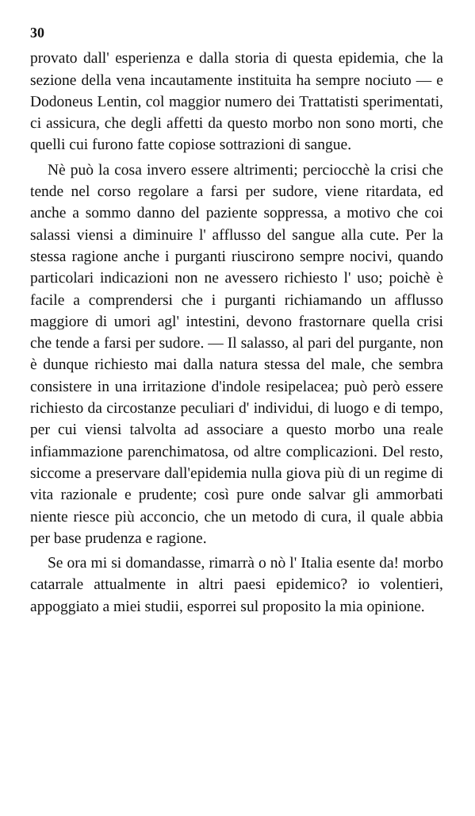30
provato dall' esperienza e dalla storia di questa epidemia, che la sezione della vena incautamente instituita ha sempre nociuto — e Dodoneus Lentin, col maggior numero dei Trattatisti sperimentati, ci assicura, che degli affetti da questo morbo non sono morti, che quelli cui furono fatte copiose sottrazioni di sangue.
Nè può la cosa invero essere altrimenti; perciocchè la crisi che tende nel corso regolare a farsi per sudore, viene ritardata, ed anche a sommo danno del paziente soppressa, a motivo che coi salassi viensi a diminuire l' afflusso del sangue alla cute. Per la stessa ragione anche i purganti riuscirono sempre nocivi, quando particolari indicazioni non ne avessero richiesto l' uso; poichè è facile a comprendersi che i purganti richiamando un afflusso maggiore di umori agl' intestini, devono frastornare quella crisi che tende a farsi per sudore. — Il salasso, al pari del purgante, non è dunque richiesto mai dalla natura stessa del male, che sembra consistere in una irritazione d'indole resipelacea; può però essere richiesto da circostanze peculiari d' individui, di luogo e di tempo, per cui viensi talvolta ad associare a questo morbo una reale infiammazione parenchimatosa, od altre complicazioni. Del resto, siccome a preservare dall'epidemia nulla giova più di un regime di vita razionale e prudente; così pure onde salvar gli ammorbati niente riesce più acconcio, che un metodo di cura, il quale abbia per base prudenza e ragione.
Se ora mi si domandasse, rimarrà o nò l' Italia esente da! morbo catarrale attualmente in altri paesi epidemico? io volentieri, appoggiato a miei studii, esporrei sul proposito la mia opinione.